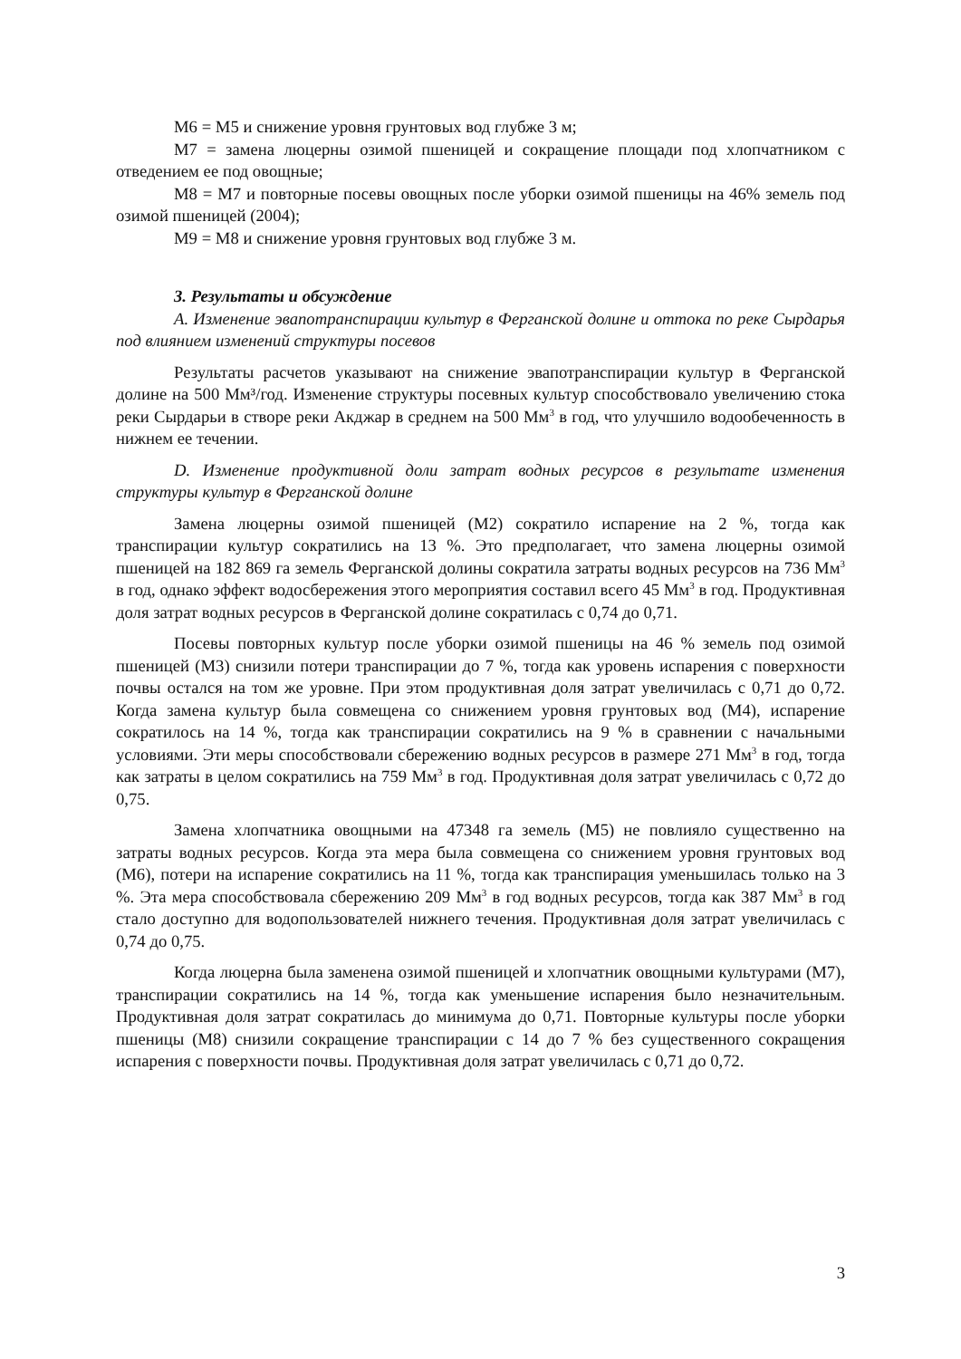М6 = М5 и снижение уровня грунтовых вод глубже 3 м;
М7 = замена люцерны озимой пшеницей и сокращение площади под хлопчатником с отведением ее под овощные;
М8 = М7 и повторные посевы овощных после уборки озимой пшеницы на 46% земель под озимой пшеницей (2004);
М9 = М8 и снижение уровня грунтовых вод глубже 3 м.
3. Результаты и обсуждение
A. Изменение эвапотранспирации культур в Ферганской долине и оттока по реке Сырдарья под влиянием изменений структуры посевов
Результаты расчетов указывают на снижение эвапотранспирации культур в Ферганской долине на 500 Мм³/год. Изменение структуры посевных культур способствовало увеличению стока реки Сырдарьи в створе реки Акджар в среднем на 500 Мм<sup>3</sup> в год, что улучшило водообеченность в нижнем ее течении.
D. Изменение продуктивной доли затрат водных ресурсов в результате изменения структуры культур в Ферганской долине
Замена люцерны озимой пшеницей (М2) сократило испарение на 2 %, тогда как транспирации культур сократились на 13 %. Это предполагает, что замена люцерны озимой пшеницей на 182 869 га земель Ферганской долины сократила затраты водных ресурсов на 736 Мм<sup>3</sup> в год, однако эффект водосбережения этого мероприятия составил всего 45 Мм<sup>3</sup> в год. Продуктивная доля затрат водных ресурсов в Ферганской долине сократилась с 0,74 до 0,71.
Посевы повторных культур после уборки озимой пшеницы на 46 % земель под озимой пшеницей (М3) снизили потери транспирации до 7 %, тогда как уровень испарения с поверхности почвы остался на том же уровне. При этом продуктивная доля затрат увеличилась с 0,71 до 0,72. Когда замена культур была совмещена со снижением уровня грунтовых вод (М4), испарение сократилось на 14 %, тогда как транспирации сократились на 9 % в сравнении с начальными условиями. Эти меры способствовали сбережению водных ресурсов в размере 271 Мм<sup>3</sup> в год, тогда как затраты в целом сократились на 759 Мм<sup>3</sup> в год. Продуктивная доля затрат увеличилась с 0,72 до 0,75.
Замена хлопчатника овощными на 47348 га земель (М5) не повлияло существенно на затраты водных ресурсов. Когда эта мера была совмещена со снижением уровня грунтовых вод (М6), потери на испарение сократились на 11 %, тогда как транспирация уменьшилась только на 3 %. Эта мера способствовала сбережению 209 Мм<sup>3</sup> в год водных ресурсов, тогда как 387 Мм<sup>3</sup> в год стало доступно для водопользователей нижнего течения. Продуктивная доля затрат увеличилась с 0,74 до 0,75.
Когда люцерна была заменена озимой пшеницей и хлопчатник овощными культурами (М7), транспирации сократились на 14 %, тогда как уменьшение испарения было незначительным. Продуктивная доля затрат сократилась до минимума до 0,71. Повторные культуры после уборки пшеницы (М8) снизили сокращение транспирации с 14 до 7 % без существенного сокращения испарения с поверхности почвы. Продуктивная доля затрат увеличилась с 0,71 до 0,72.
3